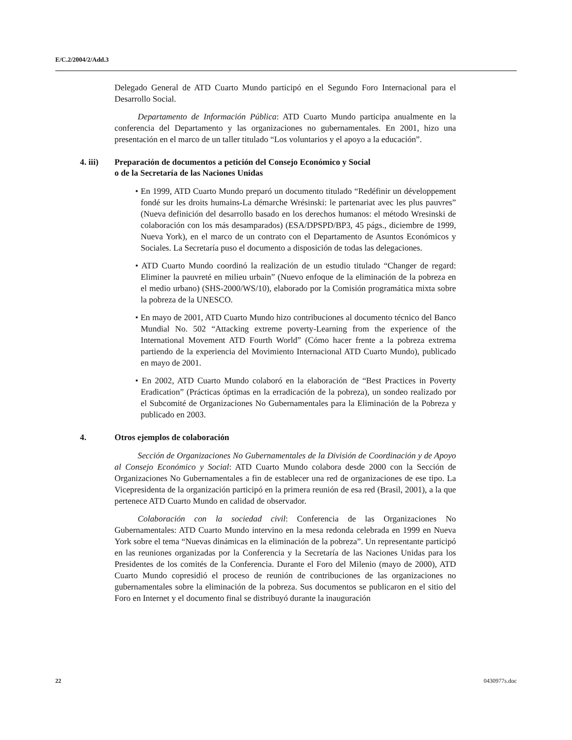E/C.2/2004/2/Add.3
Delegado General de ATD Cuarto Mundo participó en el Segundo Foro Internacional para el Desarrollo Social.
Departamento de Información Pública: ATD Cuarto Mundo participa anualmente en la conferencia del Departamento y las organizaciones no gubernamentales. En 2001, hizo una presentación en el marco de un taller titulado “Los voluntarios y el apoyo a la educación”.
4. iii) Preparación de documentos a petición del Consejo Económico y Social
o de la Secretaría de las Naciones Unidas
• En 1999, ATD Cuarto Mundo preparó un documento titulado “Redéfinir un développement fondé sur les droits humains-La démarche Wrésinski: le partenariat avec les plus pauvres” (Nueva definición del desarrollo basado en los derechos humanos: el método Wresinski de colaboración con los más desamparados) (ESA/DPSPD/BP3, 45 págs., diciembre de 1999, Nueva York), en el marco de un contrato con el Departamento de Asuntos Económicos y Sociales. La Secretaría puso el documento a disposición de todas las delegaciones.
• ATD Cuarto Mundo coordinó la realización de un estudio titulado “Changer de regard: Eliminer la pauvreté en milieu urbain” (Nuevo enfoque de la eliminación de la pobreza en el medio urbano) (SHS-2000/WS/10), elaborado por la Comisión programática mixta sobre la pobreza de la UNESCO.
• En mayo de 2001, ATD Cuarto Mundo hizo contribuciones al documento técnico del Banco Mundial No. 502 “Attacking extreme poverty-Learning from the experience of the International Movement ATD Fourth World” (Cómo hacer frente a la pobreza extrema partiendo de la experiencia del Movimiento Internacional ATD Cuarto Mundo), publicado en mayo de 2001.
• En 2002, ATD Cuarto Mundo colaboró en la elaboración de “Best Practices in Poverty Eradication” (Prácticas óptimas en la erradicación de la pobreza), un sondeo realizado por el Subcomité de Organizaciones No Gubernamentales para la Eliminación de la Pobreza y publicado en 2003.
4. Otros ejemplos de colaboración
Sección de Organizaciones No Gubernamentales de la División de Coordinación y de Apoyo al Consejo Económico y Social: ATD Cuarto Mundo colabora desde 2000 con la Sección de Organizaciones No Gubernamentales a fin de establecer una red de organizaciones de ese tipo. La Vicepresidenta de la organización participó en la primera reunión de esa red (Brasil, 2001), a la que pertenece ATD Cuarto Mundo en calidad de observador.
Colaboración con la sociedad civil: Conferencia de las Organizaciones No Gubernamentales: ATD Cuarto Mundo intervino en la mesa redonda celebrada en 1999 en Nueva York sobre el tema “Nuevas dinámicas en la eliminación de la pobreza”. Un representante participó en las reuniones organizadas por la Conferencia y la Secretaría de las Naciones Unidas para los Presidentes de los comités de la Conferencia. Durante el Foro del Milenio (mayo de 2000), ATD Cuarto Mundo copresidió el proceso de reunión de contribuciones de las organizaciones no gubernamentales sobre la eliminación de la pobreza. Sus documentos se publicaron en el sitio del Foro en Internet y el documento final se distribuyó durante la inauguración
22 0430977s.doc